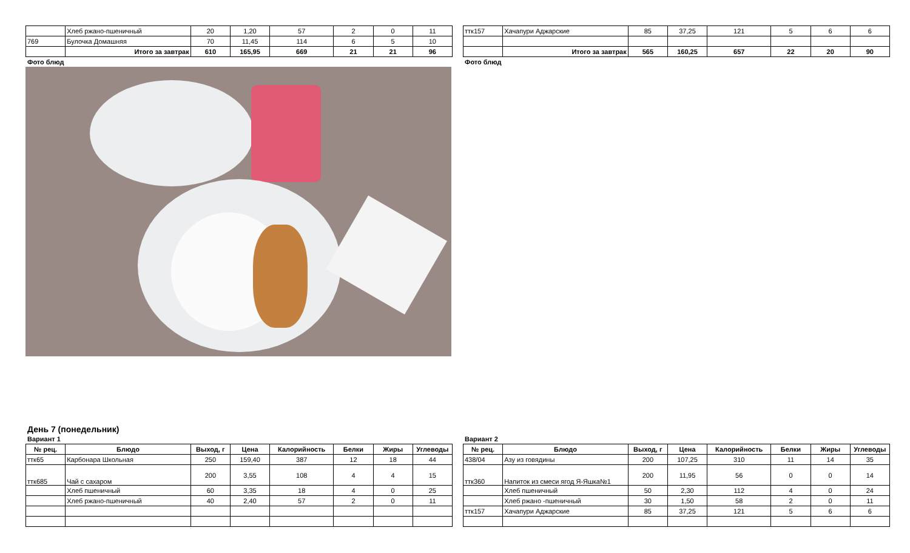| | Хлеб ржано-пшеничный | 20 | 1,20 | 57 | 2 | 0 | 11 |
| 769 | Булочка Домашняя | 70 | 11,45 | 114 | 6 | 5 | 10 |
| | Итого за завтрак | 610 | 165,95 | 669 | 21 | 21 | 96 |
Фото блюд
| ттк157 | Хачапури Аджарские | 85 | 37,25 | 121 | 5 | 6 | 6 |
| | Итого за завтрак | 565 | 160,25 | 657 | 22 | 20 | 90 |
Фото блюд
День 7 (понедельник)
Вариант 1
| № рец. | Блюдо | Выход, г | Цена | Калорийность | Белки | Жиры | Углеводы |
| --- | --- | --- | --- | --- | --- | --- | --- |
| ттк65 | Карбонара Школьная | 250 | 159,40 | 387 | 12 | 18 | 44 |
| ттк685 | Чай с сахаром | 200 | 3,55 | 108 | 4 | 4 | 15 |
| | Хлеб пшеничный | 60 | 3,35 | 18 | 4 | 0 | 25 |
| | Хлеб ржано-пшеничный | 40 | 2,40 | 57 | 2 | 0 | 11 |
Вариант 2
| № рец. | Блюдо | Выход, г | Цена | Калорийность | Белки | Жиры | Углеводы |
| --- | --- | --- | --- | --- | --- | --- | --- |
| 438/04 | Азу из говядины | 200 | 107,25 | 310 | 11 | 14 | 35 |
| ттк360 | Напиток из смеси ягод Я-Яшка№1 | 200 | 11,95 | 56 | 0 | 0 | 14 |
| | Хлеб пшеничный | 50 | 2,30 | 112 | 4 | 0 | 24 |
| | Хлеб ржано -пшеничный | 30 | 1,50 | 58 | 2 | 0 | 11 |
| ттк157 | Хачапури Аджарские | 85 | 37,25 | 121 | 5 | 6 | 6 |